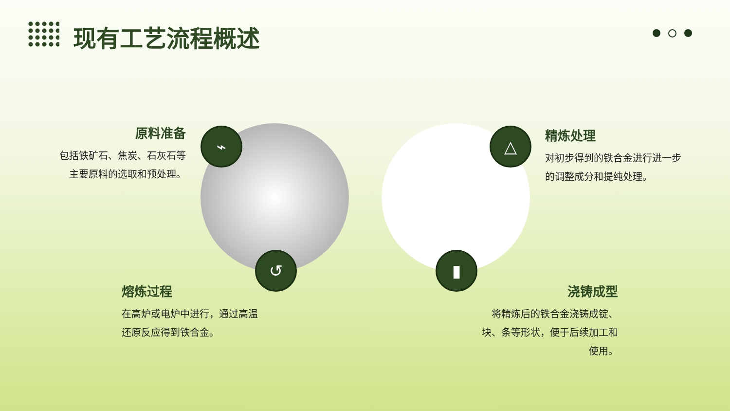现有工艺流程概述
⌁
↺
△
▮
原料准备
包括铁矿石、焦炭、石灰石等
主要原料的选取和预处理。
精炼处理
对初步得到的铁合金进行进一步的调整成分和提纯处理。
熔炼过程
在高炉或电炉中进行，通过高温还原反应得到铁合金。
浇铸成型
将精炼后的铁合金浇铸成锭、块、条等形状，便于后续加工和使用。